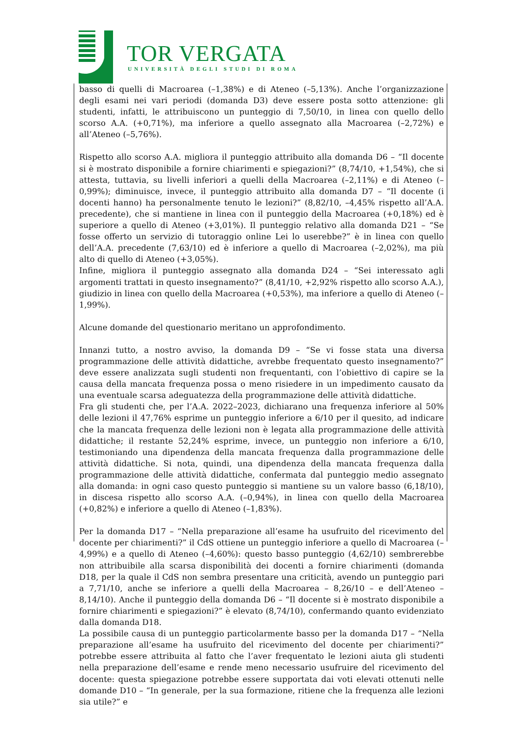TOR VERGATA
UNIVERSITÀ DEGLI STUDI DI ROMA
basso di quelli di Macroarea (–1,38%) e di Ateneo (–5,13%). Anche l’organizzazione degli esami nei vari periodi (domanda D3) deve essere posta sotto attenzione: gli studenti, infatti, le attribuiscono un punteggio di 7,50/10, in linea con quello dello scorso A.A. (+0,71%), ma inferiore a quello assegnato alla Macroarea (–2,72%) e all’Ateneo (–5,76%).
Rispetto allo scorso A.A. migliora il punteggio attribuito alla domanda D6 – “Il docente si è mostrato disponibile a fornire chiarimenti e spiegazioni?” (8,74/10, +1,54%), che si attesta, tuttavia, su livelli inferiori a quelli della Macroarea (–2,11%) e di Ateneo (–0,99%); diminuisce, invece, il punteggio attribuito alla domanda D7 – “Il docente (i docenti hanno) ha personalmente tenuto le lezioni?” (8,82/10, –4,45% rispetto all’A.A. precedente), che si mantiene in linea con il punteggio della Macroarea (+0,18%) ed è superiore a quello di Ateneo (+3,01%). Il punteggio relativo alla domanda D21 – “Se fosse offerto un servizio di tutoraggio online Lei lo userebbe?” è in linea con quello dell’A.A. precedente (7,63/10) ed è inferiore a quello di Macroarea (–2,02%), ma più alto di quello di Ateneo (+3,05%).
Infine, migliora il punteggio assegnato alla domanda D24 – “Sei interessato agli argomenti trattati in questo insegnamento?” (8,41/10, +2,92% rispetto allo scorso A.A.), giudizio in linea con quello della Macroarea (+0,53%), ma inferiore a quello di Ateneo (–1,99%).
Alcune domande del questionario meritano un approfondimento.
Innanzi tutto, a nostro avviso, la domanda D9 – “Se vi fosse stata una diversa programmazione delle attività didattiche, avrebbe frequentato questo insegnamento?” deve essere analizzata sugli studenti non frequentanti, con l’obiettivo di capire se la causa della mancata frequenza possa o meno risiedere in un impedimento causato da una eventuale scarsa adeguatezza della programmazione delle attività didattiche.
Fra gli studenti che, per l’A.A. 2022–2023, dichiarano una frequenza inferiore al 50% delle lezioni il 47,76% esprime un punteggio inferiore a 6/10 per il quesito, ad indicare che la mancata frequenza delle lezioni non è legata alla programmazione delle attività didattiche; il restante 52,24% esprime, invece, un punteggio non inferiore a 6/10, testimoniando una dipendenza della mancata frequenza dalla programmazione delle attività didattiche. Si nota, quindi, una dipendenza della mancata frequenza dalla programmazione delle attività didattiche, confermata dal punteggio medio assegnato alla domanda: in ogni caso questo punteggio si mantiene su un valore basso (6,18/10), in discesa rispetto allo scorso A.A. (–0,94%), in linea con quello della Macroarea (+0,82%) e inferiore a quello di Ateneo (–1,83%).
Per la domanda D17 – “Nella preparazione all’esame ha usufruito del ricevimento del docente per chiarimenti?” il CdS ottiene un punteggio inferiore a quello di Macroarea (–4,99%) e a quello di Ateneo (–4,60%): questo basso punteggio (4,62/10) sembrerebbe non attribuibile alla scarsa disponibilità dei docenti a fornire chiarimenti (domanda D18, per la quale il CdS non sembra presentare una criticità, avendo un punteggio pari a 7,71/10, anche se inferiore a quelli della Macroarea – 8,26/10 – e dell’Ateneo – 8,14/10). Anche il punteggio della domanda D6 – “Il docente si è mostrato disponibile a fornire chiarimenti e spiegazioni?” è elevato (8,74/10), confermando quanto evidenziato dalla domanda D18.
La possibile causa di un punteggio particolarmente basso per la domanda D17 – “Nella preparazione all’esame ha usufruito del ricevimento del docente per chiarimenti?” potrebbe essere attribuita al fatto che l’aver frequentato le lezioni aiuta gli studenti nella preparazione dell’esame e rende meno necessario usufruire del ricevimento del docente: questa spiegazione potrebbe essere supportata dai voti elevati ottenuti nelle domande D10 – “In generale, per la sua formazione, ritiene che la frequenza alle lezioni sia utile?” e